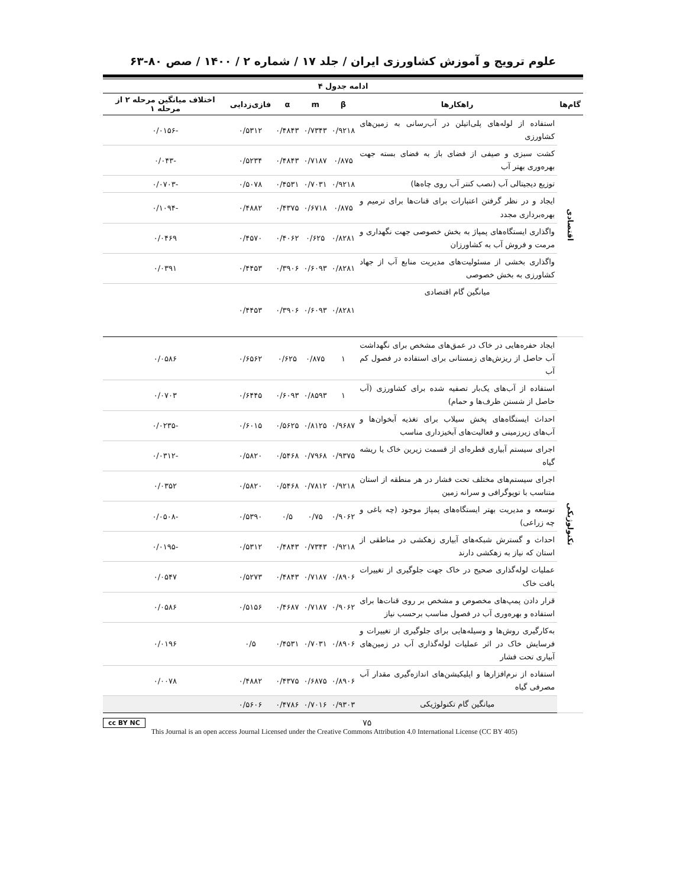علوم ترویج و آموزش کشاورزی ایران / جلد ۱۷ / شماره ۲ / ۱۴۰۰ / صص ۸۰-۶۳
ادامه جدول ۴
| گام‌ها | راهکارها | β | m | α | فازی‌زدایی | اختلاف میانگین مرحله ۲ از مرحله ۱ |
| --- | --- | --- | --- | --- | --- | --- |
| اقتصادی | استفاده از لوله‌های پلی‌اتیلن در آب‌رسانی به زمین‌های کشاورزی | ۰/۹۲۱۸ | ۰/۷۳۴۳ | ۰/۴۸۴۳ | ۰/۵۳۱۲ | -۰/۰۱۵۶ |
| | کشت سبزی و صیفی از فضای باز به فضای بسته جهت بهره‌وری بهتر آب | ۰/۸۷۵ | ۰/۷۱۸۷ | ۰/۴۸۴۳ | ۰/۵۲۳۴ | -۰/۰۴۳ |
| | توزیع دیجیتالی آب (نصب کنتر آب روی چاه‌ها) | ۰/۹۲۱۸ | ۰/۷۰۳۱ | ۰/۴۵۳۱ | ۰/۵۰۷۸ | -۰/۰۷۰۳ |
| | ایجاد و در نظر گرفتن اعتبارات برای قنات‌ها برای ترمیم و بهره‌برداری مجدد | ۰/۸۷۵ | ۰/۶۷۱۸ | ۰/۴۳۷۵ | ۰/۴۸۸۲ | -۰/۱۰۹۴ |
| | واگذاری ایستگاه‌های پمپاژ به بخش خصوصی جهت نگهداری و مرمت و فروش آب به کشاورزان | ۰/۸۲۸۱ | ۰/۶۲۵ | ۰/۴۰۶۲ | ۰/۴۵۷۰ | ۰/۰۴۶۹ |
| | واگذاری بخشی از مسئولیت‌های مدیریت منابع آب از جهاد کشاورزی به بخش خصوصی | ۰/۸۲۸۱ | ۰/۶۰۹۳ | ۰/۳۹۰۶ | ۰/۴۴۵۳ | ۰/۰۳۹۱ |
| | میانگین گام اقتصادی | ۰/۸۲۸۱ | ۰/۶۰۹۳ | ۰/۳۹۰۶ | ۰/۴۴۵۳ | |
| تکنولوژیکی | ایجاد حفره‌هایی در خاک در عمق‌های مشخص برای نگهداشت آب حاصل از ریزش‌های زمستانی برای استفاده در فصول کم آب | ۱ | ۰/۸۷۵ | ۰/۶۲۵ | ۰/۶۵۶۲ | ۰/۰۵۸۶ |
| | استفاده از آب‌های یک‌بار تصفیه شده برای کشاورزی (آب حاصل از شستن ظرف‌ها و حمام) | ۱ | ۰/۸۵۹۳ | ۰/۶۰۹۳ | ۰/۶۴۴۵ | ۰/۰۷۰۳ |
| | احداث ایستگاه‌های پخش سیلاب برای تغذیه آبخوان‌ها و آب‌های زیرزمینی و فعالیت‌های آبخیزداری مناسب | ۰/۹۶۸۷ | ۰/۸۱۲۵ | ۰/۵۶۲۵ | ۰/۶۰۱۵ | -۰/۰۲۳۵ |
| | اجرای سیستم آبیاری قطره‌ای از قسمت زیرین خاک یا ریشه گیاه | ۰/۹۳۷۵ | ۰/۷۹۶۸ | ۰/۵۴۶۸ | ۰/۵۸۲۰ | -۰/۰۳۱۲ |
| | اجرای سیستم‌های مختلف تحت فشار در هر منطقه از استان متناسب با توپوگرافی و سرانه زمین | ۰/۹۲۱۸ | ۰/۷۸۱۲ | ۰/۵۴۶۸ | ۰/۵۸۲۰ | ۰/۰۳۵۲ |
| | توسعه و مدیریت بهتر ایستگاه‌های پمپاژ موجود (چه باغی و چه زراعی) | ۰/۹۰۶۲ | ۰/۷۵ | ۰/۵ | ۰/۵۳۹۰ | -۰/۰۵۰۸ |
| | احداث و گسترش شبکه‌های آبیاری زهکشی در مناطقی از استان که نیاز به زهکشی دارند | ۰/۹۲۱۸ | ۰/۷۳۴۳ | ۰/۴۸۴۳ | ۰/۵۳۱۲ | -۰/۰۱۹۵ |
| | عملیات لوله‌گذاری صحیح در خاک جهت جلوگیری از تغییرات بافت خاک | ۰/۸۹۰۶ | ۰/۷۱۸۷ | ۰/۴۸۴۳ | ۰/۵۲۷۳ | ۰/۰۵۴۷ |
| | قرار دادن پمپ‌های مخصوص و مشخص بر روی قنات‌ها برای استفاده و بهره‌وری آب در فصول مناسب برحسب نیاز | ۰/۹۰۶۲ | ۰/۷۱۸۷ | ۰/۴۶۸۷ | ۰/۵۱۵۶ | ۰/۰۵۸۶ |
| | به‌کارگیری روش‌ها و وسیله‌هایی برای جلوگیری از تغییرات و فرسایش خاک در اثر عملیات لوله‌گذاری آب در زمین‌های آبیاری تحت فشار | ۰/۸۹۰۶ | ۰/۷۰۳۱ | ۰/۴۵۳۱ | ۰/۵ | ۰/۰۱۹۶ |
| | استفاده از نرم‌افزارها و اپلیکیشن‌های اندازه‌گیری مقدار آب مصرفی گیاه | ۰/۸۹۰۶ | ۰/۶۸۷۵ | ۰/۴۳۷۵ | ۰/۴۸۸۲ | ۰/۰۰۷۸ |
| | میانگین گام تکنولوژیکی | ۰/۹۳۰۳ | ۰/۷۰۱۶ | ۰/۴۷۸۶ | ۰/۵۶۰۶ | |
cc BY NC ۷۵
This Journal is an open access Journal Licensed under the Creative Commons Attribution 4.0 International License (CC BY 405)